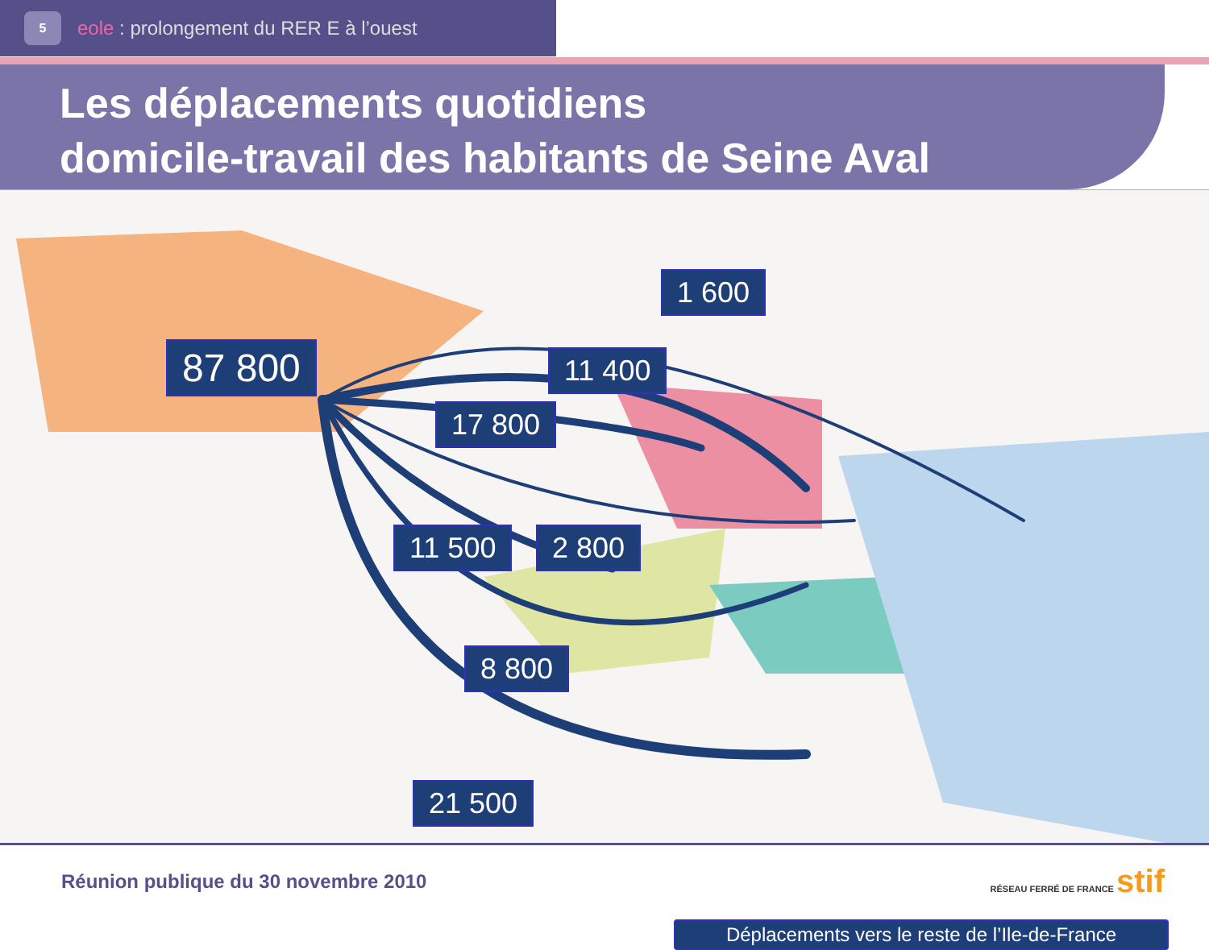5
eole : prolongement du RER E à l’ouest
Les déplacements quotidiens
domicile-travail des habitants de Seine Aval
87 800
1 600
11 400
17 800
11 500 2 800
8 800
21 500
Déplacements vers le reste de l’Ile-de-France
Réunion publique du 30 novembre 2010 RÉSEAU FERRÉ DE FRANCE stif